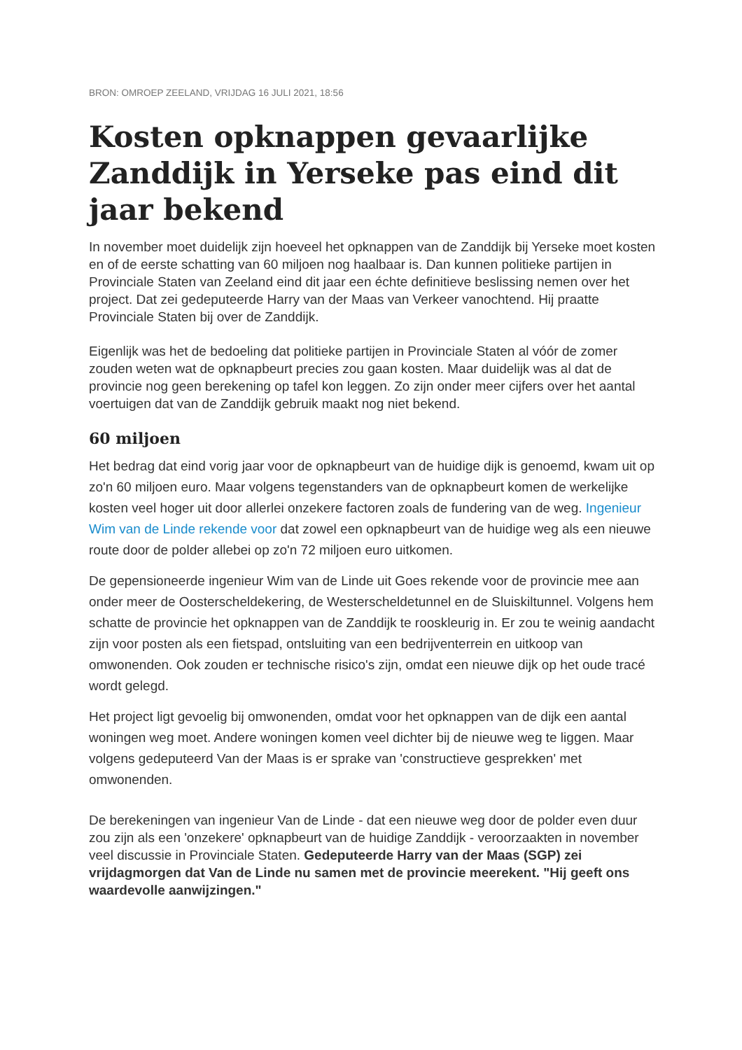BRON: OMROEP ZEELAND, VRIJDAG 16 JULI 2021, 18:56
Kosten opknappen gevaarlijke Zanddijk in Yerseke pas eind dit jaar bekend
In november moet duidelijk zijn hoeveel het opknappen van de Zanddijk bij Yerseke moet kosten en of de eerste schatting van 60 miljoen nog haalbaar is. Dan kunnen politieke partijen in Provinciale Staten van Zeeland eind dit jaar een échte definitieve beslissing nemen over het project. Dat zei gedeputeerde Harry van der Maas van Verkeer vanochtend. Hij praatte Provinciale Staten bij over de Zanddijk.
Eigenlijk was het de bedoeling dat politieke partijen in Provinciale Staten al vóór de zomer zouden weten wat de opknapbeurt precies zou gaan kosten. Maar duidelijk was al dat de provincie nog geen berekening op tafel kon leggen. Zo zijn onder meer cijfers over het aantal voertuigen dat van de Zanddijk gebruik maakt nog niet bekend.
60 miljoen
Het bedrag dat eind vorig jaar voor de opknapbeurt van de huidige dijk is genoemd, kwam uit op zo'n 60 miljoen euro. Maar volgens tegenstanders van de opknapbeurt komen de werkelijke kosten veel hoger uit door allerlei onzekere factoren zoals de fundering van de weg. Ingenieur Wim van de Linde rekende voor dat zowel een opknapbeurt van de huidige weg als een nieuwe route door de polder allebei op zo'n 72 miljoen euro uitkomen.
De gepensioneerde ingenieur Wim van de Linde uit Goes rekende voor de provincie mee aan onder meer de Oosterscheldekering, de Westerscheldetunnel en de Sluiskiltunnel. Volgens hem schatte de provincie het opknappen van de Zanddijk te rooskleurig in. Er zou te weinig aandacht zijn voor posten als een fietspad, ontsluiting van een bedrijventerrein en uitkoop van omwonenden. Ook zouden er technische risico's zijn, omdat een nieuwe dijk op het oude tracé wordt gelegd.
Het project ligt gevoelig bij omwonenden, omdat voor het opknappen van de dijk een aantal woningen weg moet. Andere woningen komen veel dichter bij de nieuwe weg te liggen. Maar volgens gedeputeerd Van der Maas is er sprake van 'constructieve gesprekken' met omwonenden.
De berekeningen van ingenieur Van de Linde - dat een nieuwe weg door de polder even duur zou zijn als een 'onzekere' opknapbeurt van de huidige Zanddijk - veroorzaakten in november veel discussie in Provinciale Staten. Gedeputeerde Harry van der Maas (SGP) zei vrijdagmorgen dat Van de Linde nu samen met de provincie meerekent. "Hij geeft ons waardevolle aanwijzingen."